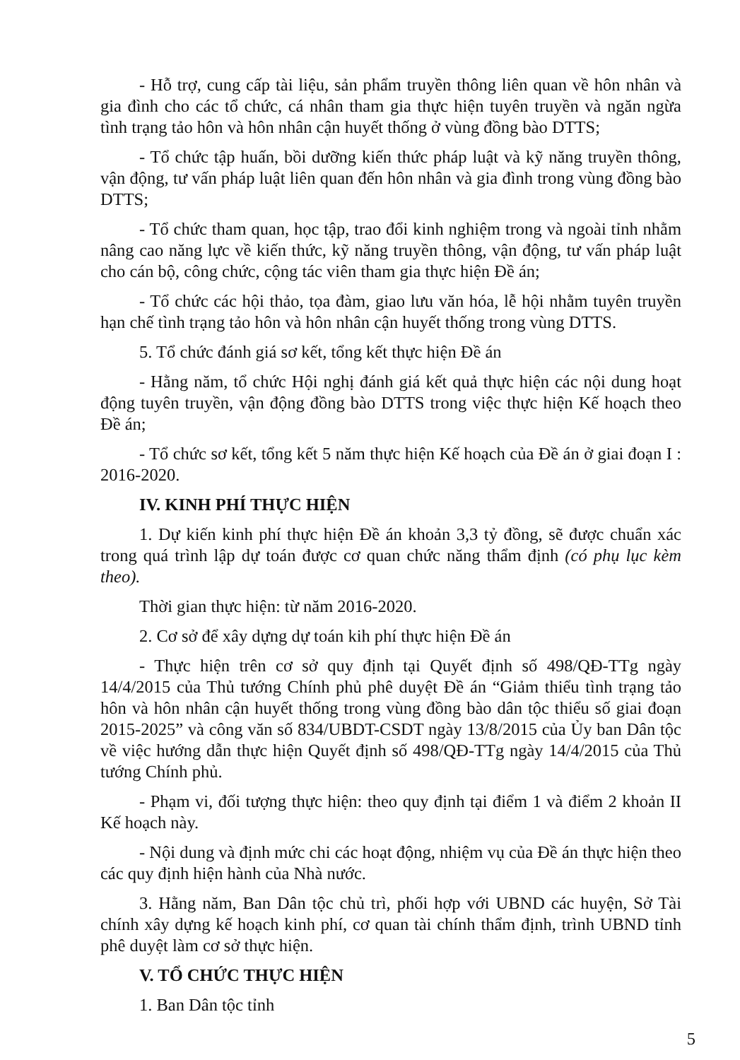- Hỗ trợ, cung cấp tài liệu, sản phẩm truyền thông liên quan về hôn nhân và gia đình cho các tổ chức, cá nhân tham gia thực hiện tuyên truyền và ngăn ngừa tình trạng tảo hôn và hôn nhân cận huyết thống ở vùng đồng bào DTTS;
- Tổ chức tập huấn, bồi dưỡng kiến thức pháp luật và kỹ năng truyền thông, vận động, tư vấn pháp luật liên quan đến hôn nhân và gia đình trong vùng đồng bào DTTS;
- Tổ chức tham quan, học tập, trao đổi kinh nghiệm trong và ngoài tỉnh nhằm nâng cao năng lực về kiến thức, kỹ năng truyền thông, vận động, tư vấn pháp luật cho cán bộ, công chức, cộng tác viên tham gia thực hiện Đề án;
- Tổ chức các hội thảo, tọa đàm, giao lưu văn hóa, lễ hội nhằm tuyên truyền hạn chế tình trạng tảo hôn và hôn nhân cận huyết thống trong vùng DTTS.
5. Tổ chức đánh giá sơ kết, tổng kết thực hiện Đề án
- Hằng năm, tổ chức Hội nghị đánh giá kết quả thực hiện các nội dung hoạt động tuyên truyền, vận động đồng bào DTTS trong việc thực hiện Kế hoạch theo Đề án;
- Tổ chức sơ kết, tổng kết 5 năm thực hiện Kế hoạch của Đề án ở giai đoạn I : 2016-2020.
IV. KINH PHÍ THỰC HIỆN
1. Dự kiến kinh phí thực hiện Đề án khoản 3,3 tỷ đồng, sẽ được chuẩn xác trong quá trình lập dự toán được cơ quan chức năng thẩm định (có phụ lục kèm theo).
Thời gian thực hiện: từ năm 2016-2020.
2. Cơ sở để xây dựng dự toán kih phí thực hiện Đề án
- Thực hiện trên cơ sở quy định tại Quyết định số 498/QĐ-TTg ngày 14/4/2015 của Thủ tướng Chính phủ phê duyệt Đề án “Giảm thiểu tình trạng tảo hôn và hôn nhân cận huyết thống trong vùng đồng bào dân tộc thiểu số giai đoạn 2015-2025” và công văn số 834/UBDT-CSDT ngày 13/8/2015 của Ủy ban Dân tộc về việc hướng dẫn thực hiện Quyết định số 498/QĐ-TTg ngày 14/4/2015 của Thủ tướng Chính phủ.
- Phạm vi, đối tượng thực hiện: theo quy định tại điểm 1 và điểm 2 khoản II Kế hoạch này.
- Nội dung và định mức chi các hoạt động, nhiệm vụ của Đề án thực hiện theo các quy định hiện hành của Nhà nước.
3. Hằng năm, Ban Dân tộc chủ trì, phối hợp với UBND các huyện, Sở Tài chính xây dựng kế hoạch kinh phí, cơ quan tài chính thẩm định, trình UBND tỉnh phê duyệt làm cơ sở thực hiện.
V. TỔ CHỨC THỰC HIỆN
1. Ban Dân tộc tỉnh
5